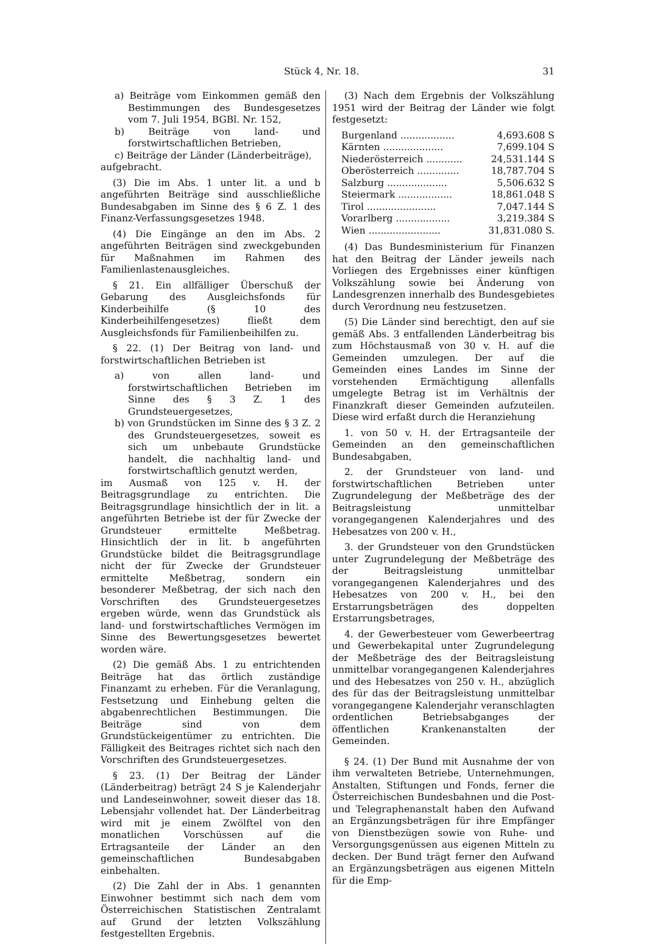Stück 4, Nr. 18. 31
a) Beiträge vom Einkommen gemäß den Bestimmungen des Bundesgesetzes vom 7. Juli 1954, BGBl. Nr. 152,
b) Beiträge von land- und forstwirtschaftlichen Betrieben,
c) Beiträge der Länder (Länderbeiträge),
aufgebracht.
(3) Die im Abs. 1 unter lit. a und b angeführten Beiträge sind ausschließliche Bundesabgaben im Sinne des § 6 Z. 1 des Finanz-Verfassungsgesetzes 1948.
(4) Die Eingänge an den im Abs. 2 angeführten Beiträgen sind zweckgebunden für Maßnahmen im Rahmen des Familienlastenausgleiches.
§ 21. Ein allfälliger Überschuß der Gebarung des Ausgleichsfonds für Kinderbeihilfe (§ 10 des Kinderbeihilfengesetzes) fließt dem Ausgleichsfonds für Familienbeihilfen zu.
§ 22. (1) Der Beitrag von land- und forstwirtschaftlichen Betrieben ist
a) von allen land- und forstwirtschaftlichen Betrieben im Sinne des § 3 Z. 1 des Grundsteuergesetzes,
b) von Grundstücken im Sinne des § 3 Z. 2 des Grundsteuergesetzes, soweit es sich um unbebaute Grundstücke handelt, die nachhaltig land- und forstwirtschaftlich genutzt werden,
im Ausmaß von 125 v. H. der Beitragsgrundlage zu entrichten. Die Beitragsgrundlage hinsichtlich der in lit. a angeführten Betriebe ist der für Zwecke der Grundsteuer ermittelte Meßbetrag. Hinsichtlich der in lit. b angeführten Grundstücke bildet die Beitragsgrundlage nicht der für Zwecke der Grundsteuer ermittelte Meßbetrag, sondern ein besonderer Meßbetrag, der sich nach den Vorschriften des Grundsteuergesetzes ergeben würde, wenn das Grundstück als land- und forstwirtschaftliches Vermögen im Sinne des Bewertungsgesetzes bewertet worden wäre.
(2) Die gemäß Abs. 1 zu entrichtenden Beiträge hat das örtlich zuständige Finanzamt zu erheben. Für die Veranlagung, Festsetzung und Einhebung gelten die abgabenrechtlichen Bestimmungen. Die Beiträge sind von dem Grundstückeigentümer zu entrichten. Die Fälligkeit des Beitrages richtet sich nach den Vorschriften des Grundsteuergesetzes.
§ 23. (1) Der Beitrag der Länder (Länderbeitrag) beträgt 24 S je Kalenderjahr und Landeseinwohner, soweit dieser das 18. Lebensjahr vollendet hat. Der Länderbeitrag wird mit je einem Zwölftel von den monatlichen Vorschüssen auf die Ertragsanteile der Länder an den gemeinschaftlichen Bundesabgaben einbehalten.
(2) Die Zahl der in Abs. 1 genannten Einwohner bestimmt sich nach dem vom Österreichischen Statistischen Zentralamt auf Grund der letzten Volkszählung festgestellten Ergebnis.
(3) Nach dem Ergebnis der Volkszählung 1951 wird der Beitrag der Länder wie folgt festgesetzt:
| Burgenland .................. | 4,693.608 S |
| Kärnten .................... | 7,699.104 S |
| Niederösterreich ............ | 24,531.144 S |
| Oberösterreich .............. | 18,787.704 S |
| Salzburg .................... | 5,506.632 S |
| Steiermark .................. | 18,861.048 S |
| Tirol ....................... | 7,047.144 S |
| Vorarlberg .................. | 3,219.384 S |
| Wien ........................ | 31,831.080 S. |
(4) Das Bundesministerium für Finanzen hat den Beitrag der Länder jeweils nach Vorliegen des Ergebnisses einer künftigen Volkszählung sowie bei Änderung von Landesgrenzen innerhalb des Bundesgebietes durch Verordnung neu festzusetzen.
(5) Die Länder sind berechtigt, den auf sie gemäß Abs. 3 entfallenden Länderbeitrag bis zum Höchstausmaß von 30 v. H. auf die Gemeinden umzulegen. Der auf die Gemeinden eines Landes im Sinne der vorstehenden Ermächtigung allenfalls umgelegte Betrag ist im Verhältnis der Finanzkraft dieser Gemeinden aufzuteilen. Diese wird erfaßt durch die Heranziehung
1. von 50 v. H. der Ertragsanteile der Gemeinden an den gemeinschaftlichen Bundesabgaben,
2. der Grundsteuer von land- und forstwirtschaftlichen Betrieben unter Zugrundelegung der Meßbeträge des der Beitragsleistung unmittelbar vorangegangenen Kalenderjahres und des Hebesatzes von 200 v. H.,
3. der Grundsteuer von den Grundstücken unter Zugrundelegung der Meßbeträge des der Beitragsleistung unmittelbar vorangegangenen Kalenderjahres und des Hebesatzes von 200 v. H., bei den Erstarrungsbeträgen des doppelten Erstarrungsbetrages,
4. der Gewerbesteuer vom Gewerbeertrag und Gewerbekapital unter Zugrundelegung der Meßbeträge des der Beitragsleistung unmittelbar vorangegangenen Kalenderjahres und des Hebesatzes von 250 v. H., abzüglich des für das der Beitragsleistung unmittelbar vorangegangene Kalenderjahr veranschlagten ordentlichen Betriebsabganges der öffentlichen Krankenanstalten der Gemeinden.
§ 24. (1) Der Bund mit Ausnahme der von ihm verwalteten Betriebe, Unternehmungen, Anstalten, Stiftungen und Fonds, ferner die Österreichischen Bundesbahnen und die Post- und Telegraphenanstalt haben den Aufwand an Ergänzungsbeträgen für ihre Empfänger von Dienstbezügen sowie von Ruhe- und Versorgungsgenüssen aus eigenen Mitteln zu decken. Der Bund trägt ferner den Aufwand an Ergänzungsbeträgen aus eigenen Mitteln für die Emp-